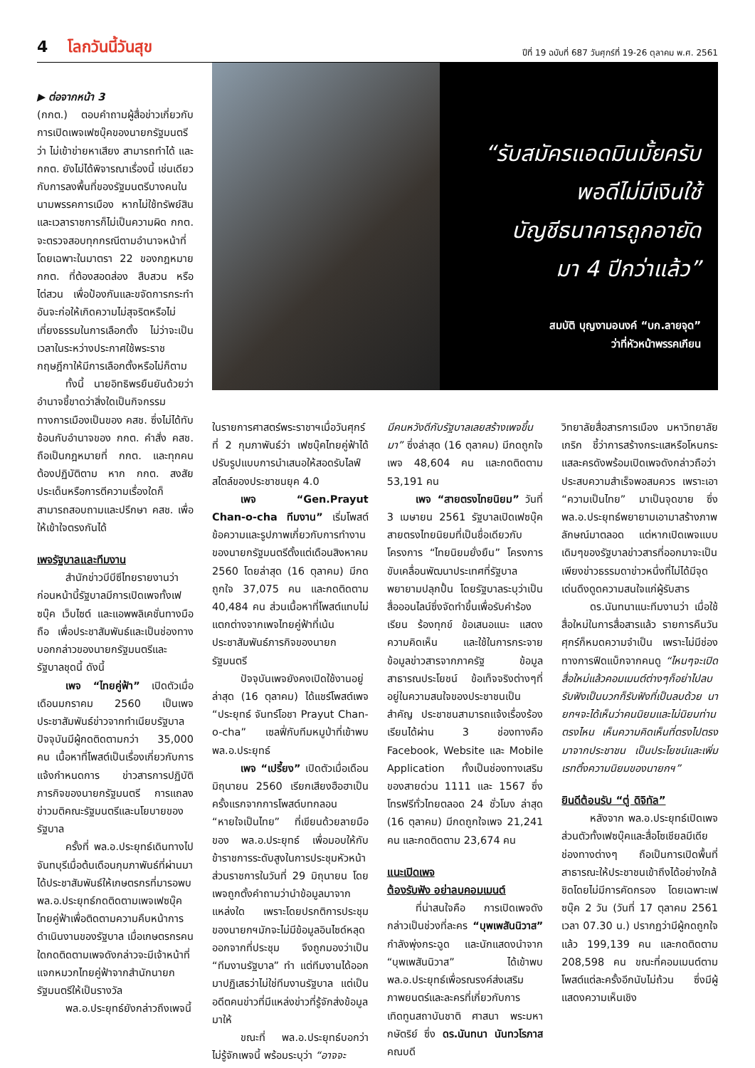4 โลกวันนี้วันสุข
ปีที่ 19 ฉบับที่ 687 วันศุกร์ที่ 19-26 ตุลาคม พ.ศ. 2561
▶ ต่อจากหน้า 3
(กกต.) ตอบคำถามผู้สื่อข่าวเกี่ยวกับการเปิดเพจเฟซบุ๊คของนายกรัฐมนตรี ว่า ไม่เข้าข่ายหาเสียง สามารถทำได้ และ กกต. ยังไม่ได้พิจารณาเรื่องนี้ เช่นเดียวกับการลงพื้นที่ของรัฐมนตรีบางคนในนามพรรคการเมือง หากไม่ใช้ทรัพย์สินและเวลาราชการก็ไม่เป็นความผิด กกต. จะตรวจสอบทุกกรณีตามอำนาจหน้าที่ โดยเฉพาะในมาตรา 22 ของกฎหมาย กกต. ที่ต้องสอดส่อง สืบสวน หรือไต่สวน เพื่อป้องกันและขจัดการกระทำอันจะก่อให้เกิดความไม่สุจริตหรือไม่เที่ยงธรรมในการเลือกตั้ง ไม่ว่าจะเป็นเวลาในระหว่างประกาศใช้พระราชกฤษฎีกาให้มีการเลือกตั้งหรือไม่ก็ตาม
ทั้งนี้ นายอิทธิพรยืนยันด้วยว่า อำนาจชี้ขาดว่าสิ่งใดเป็นกิจกรรมทางการเมืองเป็นของ คสช. ซึ่งไม่ได้ทับซ้อนกับอำนาจของ กกต. คำสั่ง คสช. ถือเป็นกฎหมายที่ กกต. และทุกคนต้องปฏิบัติตาม หาก กกต. สงสัยประเด็นหรือการตีความเรื่องใดก็สามารถสอบถามและปรึกษา คสช. เพื่อให้เข้าใจตรงกันได้
เพจรัฐบาลและทีมงาน
สำนักข่าวบีบีซีไทยรายงานว่า ก่อนหน้านี้รัฐบาลมีการเปิดเพจทั้งเฟซบุ๊ค เว็บไซต์ และแอพพลิเคชั่นทางมือถือ เพื่อประชาสัมพันธ์และเป็นช่องทางบอกกล่าวของนายกรัฐมนตรีและรัฐบาลชุดนี้ ดังนี้
เพจ “ไทยคู่ฟ้า” เปิดตัวเมื่อเดือนมกราคม 2560 เป็นเพจประชาสัมพันธ์ข่าวจากทำเนียบรัฐบาล ปัจจุบันมีผู้กดติดตามกว่า 35,000 คน เนื้อหาที่โพสต์เป็นเรื่องเกี่ยวกับการแจ้งกำหนดการ ข่าวสารการปฏิบัติภารกิจของนายกรัฐมนตรี การแถลงข่าวมติคณะรัฐมนตรีและนโยบายของรัฐบาล
ครั้งที่ พล.อ.ประยุทธ์เดินทางไปจันทบุรีเมื่อต้นเดือนกุมภาพันธ์ที่ผ่านมาได้ประชาสัมพันธ์ให้เกษตรกรที่มารอพบ พล.อ.ประยุทธ์กดติดตามเพจเฟซบุ๊คไทยคู่ฟ้าเพื่อติดตามความคืบหน้าการดำเนินงานของรัฐบาล เมื่อเกษตรกรคนใดกดติดตามเพจดังกล่าวจะมีเจ้าหน้าที่แจกหมวกไทยคู่ฟ้าจากสำนักนายกรัฐมนตรีให้เป็นรางวัล
พล.อ.ประยุทธ์ยังกล่าวถึงเพจนี้
“รับสมัครแอดมินมั้ยครับ
พอดีไม่มีเงินใช้
บัญชีธนาคารถูกอายัด
มา 4 ปีกว่าแล้ว”
สมบัติ บุญงามอนงค์ “บก.ลายจุด”
ว่าที่หัวหน้าพรรคเกียน
ในรายการศาสตร์พระราชาฯเมื่อวันศุกร์ที่ 2 กุมภาพันธ์ว่า เฟซบุ๊คไทยคู่ฟ้าได้ปรับรูปแบบการนำเสนอให้สอดรับไลฟ์สไตล์ของประชาชนยุค 4.0
เพจ “Gen.Prayut Chan-o-cha ทีมงาน” เริ่มโพสต์ข้อความและรูปภาพเกี่ยวกับการทำงานของนายกรัฐมนตรีตั้งแต่เดือนสิงหาคม 2560 โดยล่าสุด (16 ตุลาคม) มีกดถูกใจ 37,075 คน และกดติดตาม 40,484 คน ส่วนเนื้อหาที่โพสต์แทบไม่แตกต่างจากเพจไทยคู่ฟ้าที่เน้นประชาสัมพันธ์ภารกิจของนายกรัฐมนตรี
ปัจจุบันเพจยังคงเปิดใช้งานอยู่ ล่าสุด (16 ตุลาคม) ได้แชร์โพสต์เพจ “ประยุทธ์ จันทร์โอชา Prayut Chan-o-cha” เซลฟี่กับทีมหมูป่าที่เข้าพบ พล.อ.ประยุทธ์
เพจ “เปรี้ยง” เปิดตัวเมื่อเดือนมิถุนายน 2560 เรียกเสียงฮือฮาเป็นครั้งแรกจากการโพสต์บทกลอน “หายใจเป็นไทย” ที่เขียนด้วยลายมือของ พล.อ.ประยุทธ์ เพื่อมอบให้กับข้าราชการระดับสูงในการประชุมหัวหน้าส่วนราชการในวันที่ 29 มิถุนายน โดยเพจถูกตั้งคำถามว่านำข้อมูลมาจากแหล่งใด เพราะโดยปรกติการประชุมของนายกฯมักจะไม่มีข้อมูลอินไซด์หลุดออกจากที่ประชุม จึงถูกมองว่าเป็น “ทีมงานรัฐบาล” ทำ แต่ทีมงานได้ออกมาปฏิเสธว่าไม่ใช่ทีมงานรัฐบาล แต่เป็นอดีตคนข่าวที่มีแหล่งข่าวที่รู้จักส่งข้อมูลมาให้
ขณะที่ พล.อ.ประยุทธ์บอกว่าไม่รู้จักเพจนี้ พร้อมระบุว่า “อาจจะ
มีคนหวังดีกับรัฐบาลเลยสร้างเพจขึ้นมา” ซึ่งล่าสุด (16 ตุลาคม) มีกดถูกใจเพจ 48,604 คน และกดติดตาม 53,191 คน
เพจ “สายตรงไทยนิยม” วันที่ 3 เมษายน 2561 รัฐบาลเปิดเฟซบุ๊คสายตรงไทยนิยมที่เป็นชื่อเดียวกับโครงการ “ไทยนิยมยั่งยืน” โครงการขับเคลื่อนพัฒนาประเทศที่รัฐบาลพยายามปลุกปั้น โดยรัฐบาลระบุว่าเป็นสื่อออนไลน์ซึ่งจัดทำขึ้นเพื่อรับคำร้องเรียน ร้องทุกข์ ข้อเสนอแนะ แสดงความคิดเห็น และใช้ในการกระจายข้อมูลข่าวสารจากภาครัฐ ข้อมูลสาธารณประโยชน์ ข้อเท็จจริงต่างๆที่อยู่ในความสนใจของประชาชนเป็นสำคัญ ประชาชนสามารถแจ้งเรื่องร้องเรียนได้ผ่าน 3 ช่องทางคือ Facebook, Website และ Mobile Application ทั้งเป็นช่องทางเสริมของสายด่วน 1111 และ 1567 ซึ่งโทรฟรีทั่วไทยตลอด 24 ชั่วโมง ล่าสุด (16 ตุลาคม) มีกดถูกใจเพจ 21,241 คน และกดติดตาม 23,674 คน
แนะเปิดเพจ
ต้องรับฟัง อย่าลบคอมเมนต์
ที่น่าสนใจคือ การเปิดเพจดังกล่าวเป็นช่วงที่ละคร “บุพเพสันนิวาส” กำลังพุ่งกระฉูด และนักแสดงนำจาก “บุพเพสันนิวาส” ได้เข้าพบ พล.อ.ประยุทธ์เพื่อรณรงค์ส่งเสริมภาพยนตร์และละครที่เกี่ยวกับการเทิดทูนสถาบันชาติ ศาสนา พระมหากษัตริย์ ซึ่ง ดร.นันทนา นันทวโรภาส คณบดี
วิทยาลัยสื่อสารการเมือง มหาวิทยาลัยเกริก ชี้ว่าการสร้างกระแสหรือโหนกระแสละครดังพร้อมเปิดเพจดังกล่าวถือว่าประสบความสำเร็จพอสมควร เพราะเอา “ความเป็นไทย” มาเป็นจุดขาย ซึ่ง พล.อ.ประยุทธ์พยายามเอามาสร้างภาพลักษณ์มาตลอด แต่หากเปิดเพจแบบเดิมๆของรัฐบาลข่าวสารที่ออกมาจะเป็นเพียงข่าวธรรมดาข่าวหนึ่งที่ไม่ได้มีจุดเด่นดึงดูดความสนใจแก่ผู้รับสาร
ดร.นันทนาแนะทีมงานว่า เมื่อใช้สื่อใหม่ในการสื่อสารแล้ว รายการคืนวันศุกร์ก็หมดความจำเป็น เพราะไม่มีช่องทางการฟีดแบ็กจากคนดู “ไหนๆจะเปิดสื่อใหม่แล้วคอมเมนต์ต่างๆก็อย่าไปลบ รับฟังเป็นบวกก็รับฟังที่เป็นลบด้วย นายกฯจะได้เห็นว่าคนนิยมและไม่นิยมท่านตรงไหน เห็นความคิดเห็นที่ตรงไปตรงมาจากประชาชน เป็นประโยชน์และเพิ่มเรทติ้งความนิยมของนายกฯ”
ยินดีต้อนรับ “ตู่ ดิจิทัล”
หลังจาก พล.อ.ประยุทธ์เปิดเพจส่วนตัวทั้งเฟซบุ๊คและสื่อโซเชียลมีเดียช่องทางต่างๆ ถือเป็นการเปิดพื้นที่สาธารณะให้ประชาชนเข้าถึงได้อย่างใกล้ชิดโดยไม่มีการคัดกรอง โดยเฉพาะเฟซบุ๊ค 2 วัน (วันที่ 17 ตุลาคม 2561 เวลา 07.30 น.) ปรากฏว่ามีผู้กดถูกใจแล้ว 199,139 คน และกดติดตาม 208,598 คน ขณะที่คอมเมนต์ตามโพสต์แต่ละครั้งอีกนับไม่ถ้วน ซึ่งมีผู้แสดงความเห็นเชิง